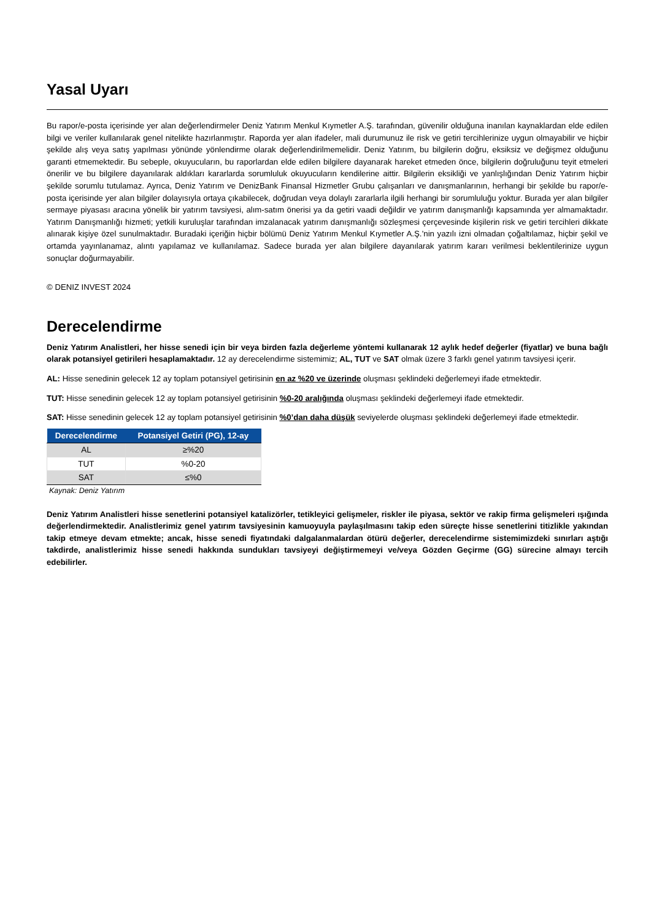Yasal Uyarı
Bu rapor/e-posta içerisinde yer alan değerlendirmeler Deniz Yatırım Menkul Kıymetler A.Ş. tarafından, güvenilir olduğuna inanılan kaynaklardan elde edilen bilgi ve veriler kullanılarak genel nitelikte hazırlanmıştır. Raporda yer alan ifadeler, mali durumunuz ile risk ve getiri tercihlerinize uygun olmayabilir ve hiçbir şekilde alış veya satış yapılması yönünde yönlendirme olarak değerlendirilmemelidir. Deniz Yatırım, bu bilgilerin doğru, eksiksiz ve değişmez olduğunu garanti etmemektedir. Bu sebeple, okuyucuların, bu raporlardan elde edilen bilgilere dayanarak hareket etmeden önce, bilgilerin doğruluğunu teyit etmeleri önerilir ve bu bilgilere dayanılarak aldıkları kararlarda sorumluluk okuyucuların kendilerine aittir. Bilgilerin eksikliği ve yanlışlığından Deniz Yatırım hiçbir şekilde sorumlu tutulamaz. Ayrıca, Deniz Yatırım ve DenizBank Finansal Hizmetler Grubu çalışanları ve danışmanlarının, herhangi bir şekilde bu rapor/e-posta içerisinde yer alan bilgiler dolayısıyla ortaya çıkabilecek, doğrudan veya dolaylı zararlarla ilgili herhangi bir sorumluluğu yoktur. Burada yer alan bilgiler sermaye piyasası aracına yönelik bir yatırım tavsiyesi, alım-satım önerisi ya da getiri vaadi değildir ve yatırım danışmanlığı kapsamında yer almamaktadır. Yatırım Danışmanlığı hizmeti; yetkili kuruluşlar tarafından imzalanacak yatırım danışmanlığı sözleşmesi çerçevesinde kişilerin risk ve getiri tercihleri dikkate alınarak kişiye özel sunulmaktadır. Buradaki içeriğin hiçbir bölümü Deniz Yatırım Menkul Kıymetler A.Ş.’nin yazılı izni olmadan çoğaltılamaz, hiçbir şekil ve ortamda yayınlanamaz, alıntı yapılamaz ve kullanılamaz. Sadece burada yer alan bilgilere dayanılarak yatırım kararı verilmesi beklentilerinize uygun sonuçlar doğurmayabilir.
© DENIZ INVEST 2024
Derecelendirme
Deniz Yatırım Analistleri, her hisse senedi için bir veya birden fazla değerleme yöntemi kullanarak 12 aylık hedef değerler (fiyatlar) ve buna bağlı olarak potansiyel getirileri hesaplamaktadır. 12 ay derecelendirme sistemimiz; AL, TUT ve SAT olmak üzere 3 farklı genel yatırım tavsiyesi içerir.
AL: Hisse senedinin gelecek 12 ay toplam potansiyel getirisinin en az %20 ve üzerinde oluşması şeklindeki değerlemeyi ifade etmektedir.
TUT: Hisse senedinin gelecek 12 ay toplam potansiyel getirisinin %0-20 aralığında oluşması şeklindeki değerlemeyi ifade etmektedir.
SAT: Hisse senedinin gelecek 12 ay toplam potansiyel getirisinin %0’dan daha düşük seviyelerde oluşması şeklindeki değerlemeyi ifade etmektedir.
| Derecelendirme | Potansiyel Getiri (PG), 12-ay |
| --- | --- |
| AL | ≥%20 |
| TUT | %0-20 |
| SAT | ≤%0 |
Kaynak: Deniz Yatırım
Deniz Yatırım Analistleri hisse senetlerini potansiyel katalizörler, tetikleyici gelişmeler, riskler ile piyasa, sektör ve rakip firma gelişmeleri ışığında değerlendirmektedir. Analistlerimiz genel yatırım tavsiyesinin kamuoyuyla paylaşılmasını takip eden süreçte hisse senetlerini titizlikle yakından takip etmeye devam etmekte; ancak, hisse senedi fiyatındaki dalgalanmalardan ötürü değerler, derecelendirme sistemimizdeki sınırları aştığı takdirde, analistlerimiz hisse senedi hakkında sundukları tavsiyeyi değiştirmemeyi ve/veya Gözden Geçirme (GG) sürecine almayı tercih edebilirler.